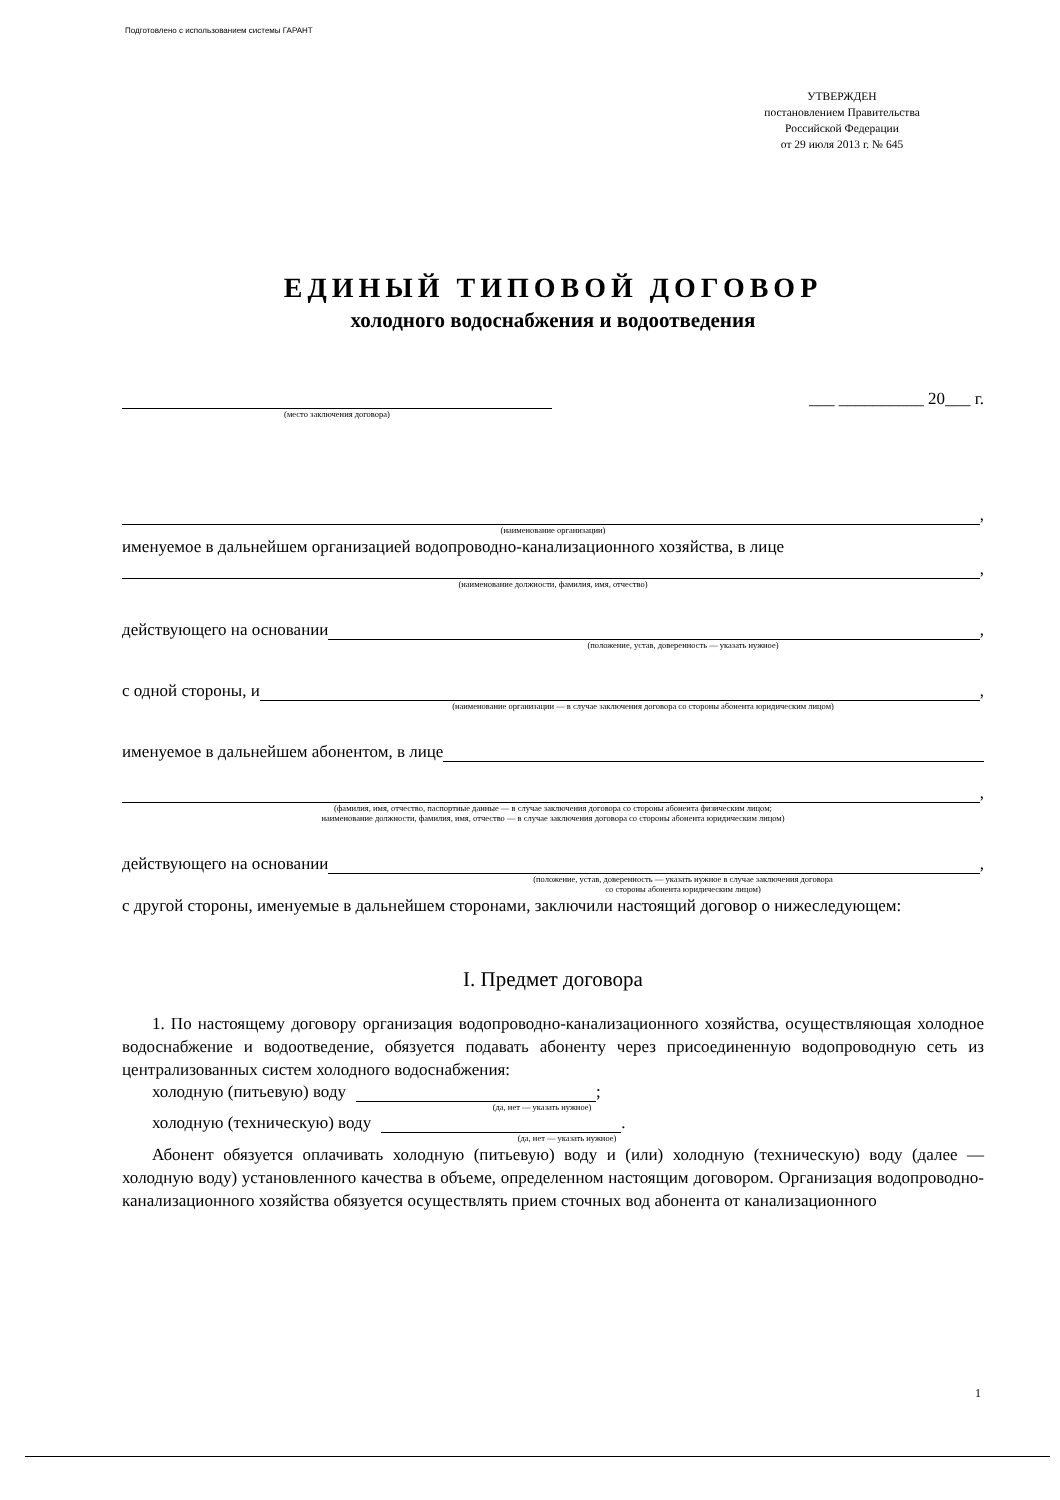Подготовлено с использованием системы ГАРАНТ
УТВЕРЖДЕН
постановлением Правительства
Российской Федерации
от 29 июля 2013 г. № 645
ЕДИНЫЙ ТИПОВОЙ ДОГОВОР
холодного водоснабжения и водоотведения
___ __________ 20___ г.
(место заключения договора)
,
(наименование организации)
именуемое в дальнейшем организацией водопроводно-канализационного хозяйства, в лице
,
(наименование должности, фамилия, имя, отчество)
действующего на основании ,
(положение, устав, доверенность — указать нужное)
с одной стороны, и ,
(наименование организации — в случае заключения договора со стороны абонента юридическим лицом)
именуемое в дальнейшем абонентом, в лице
,
(фамилия, имя, отчество, паспортные данные — в случае заключения договора со стороны абонента физическим лицом;
наименование должности, фамилия, имя, отчество — в случае заключения договора со стороны абонента юридическим лицом)
действующего на основании ,
(положение, устав, доверенность — указать нужное в случае заключения договора
со стороны абонента юридическим лицом)
с другой стороны, именуемые в дальнейшем сторонами, заключили настоящий договор о нижеследующем:
I. Предмет договора
1. По настоящему договору организация водопроводно-канализационного хозяйства, осуществляющая холодное водоснабжение и водоотведение, обязуется подавать абоненту через присоединенную водопроводную сеть из централизованных систем холодного водоснабжения:
холодную (питьевую) воду ;
(да, нет — указать нужное)
холодную (техническую) воду .
(да, нет — указать нужное)
Абонент обязуется оплачивать холодную (питьевую) воду и (или) холодную (техническую) воду (далее — холодную воду) установленного качества в объеме, определенном настоящим договором. Организация водопроводно-канализационного хозяйства обязуется осуществлять прием сточных вод абонента от канализационного
1